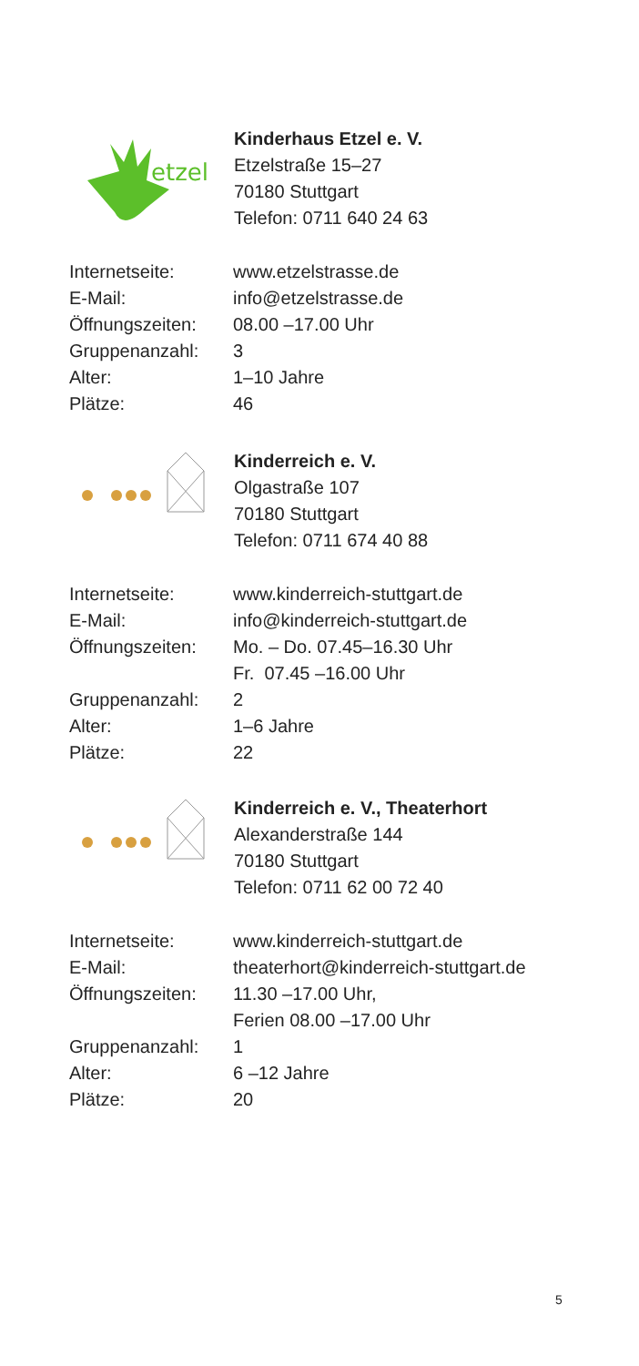etzel
Kinderhaus Etzel e. V.
Etzelstraße 15–27
70180 Stuttgart
Telefon: 0711 640 24 63
| Internetseite: | www.etzelstrasse.de |
| E-Mail: | info@etzelstrasse.de |
| Öffnungszeiten: | 08.00 –17.00 Uhr |
| Gruppenanzahl: | 3 |
| Alter: | 1–10 Jahre |
| Plätze: | 46 |
Kinderreich e. V.
Olgastraße 107
70180 Stuttgart
Telefon: 0711 674 40 88
| Internetseite: | www.kinderreich-stuttgart.de |
| E-Mail: | info@kinderreich-stuttgart.de |
| Öffnungszeiten: | Mo. – Do. 07.45–16.30 Uhr Fr. 07.45 –16.00 Uhr |
| Gruppenanzahl: | 2 |
| Alter: | 1–6 Jahre |
| Plätze: | 22 |
Kinderreich e. V., Theaterhort
Alexanderstraße 144
70180 Stuttgart
Telefon: 0711 62 00 72 40
| Internetseite: | www.kinderreich-stuttgart.de |
| E-Mail: | theaterhort@kinderreich-stuttgart.de |
| Öffnungszeiten: | 11.30 –17.00 Uhr, Ferien 08.00 –17.00 Uhr |
| Gruppenanzahl: | 1 |
| Alter: | 6 –12 Jahre |
| Plätze: | 20 |
5